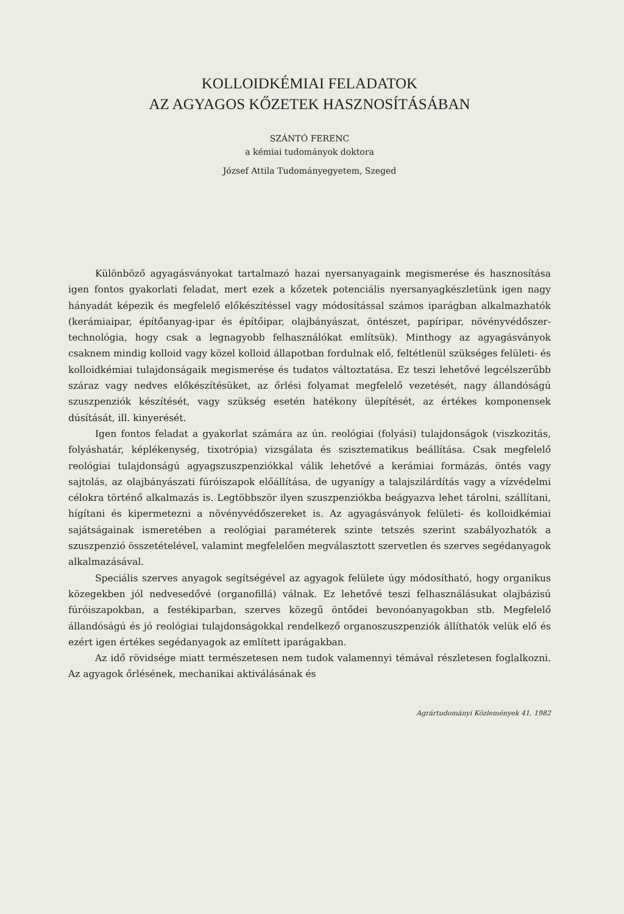KOLLOIDKÉMIAI FELADATOK
AZ AGYAGOS KŐZETEK HASZNOSÍTÁSÁBAN
SZÁNTÓ FERENC
a kémiai tudományok doktora
József Attila Tudományegyetem, Szeged
Különböző agyagásványokat tartalmazó hazai nyersanyagaink megismerése és hasznosítása igen fontos gyakorlati feladat, mert ezek a kőzetek potenciális nyersanyagkészletünk igen nagy hányadát képezik és megfelelő előkészítéssel vagy módosítással számos iparágban alkalmazhatók (kerámiaipar, építőanyag-ipar és építőipar, olajbányászat, öntészet, papíripar, növényvédőszer-technológia, hogy csak a legnagyobb felhasználókat említsük). Minthogy az agyagásványok csaknem mindig kolloid vagy közel kolloid állapotban fordulnak elő, feltétlenül szükséges felületi- és kolloidkémiai tulajdonságaik megismerése és tudatos változtatása. Ez teszi lehetővé legcélszerűbb száraz vagy nedves előkészítésüket, az őrlési folyamat megfelelő vezetését, nagy állandóságú szuszpenziók készítését, vagy szükség esetén hatékony ülepítését, az értékes komponensek dúsítását, ill. kinyerését.
Igen fontos feladat a gyakorlat számára az ún. reológiai (folyási) tulajdonságok (viszkozitás, folyáshatár, képlékenység, tixotrópia) vizsgálata és szisztematikus beállítása. Csak megfelelő reológiai tulajdonságú agyagszuszpenziókkal válik lehetővé a kerámiai formázás, öntés vagy sajtolás, az olajbányászati fúróiszapok előállítása, de ugyanígy a talajszilárdítás vagy a vízvédelmi célokra történő alkalmazás is. Legtöbbször ilyen szuszpenziókba beágyazva lehet tárolni, szállítani, hígítani és kipermetezni a növényvédőszereket is. Az agyagásványok felületi- és kolloidkémiai sajátságainak ismeretében a reológiai paraméterek szinte tetszés szerint szabályozhatók a szuszpenzió összetételével, valamint megfelelően megválasztott szervetlen és szerves segédanyagok alkalmazásával.
Speciális szerves anyagok segítségével az agyagok felülete úgy módosítható, hogy organikus közegekben jól nedvesedővé (organofillá) válnak. Ez lehetővé teszi felhasználásukat olajbázisú fúróiszapokban, a festékiparban, szerves közegű öntődei bevonóanyagokban stb. Megfelelő állandóságú és jó reológiai tulajdonságokkal rendelkező organoszuszpenziók állíthatók velük elő és ezért igen értékes segédanyagok az említett iparágakban.
Az idő rövidsége miatt természetesen nem tudok valamennyi témával részletesen foglalkozni. Az agyagok őrlésének, mechanikai aktiválásának és
Agrártudományi Közlemények 41, 1982